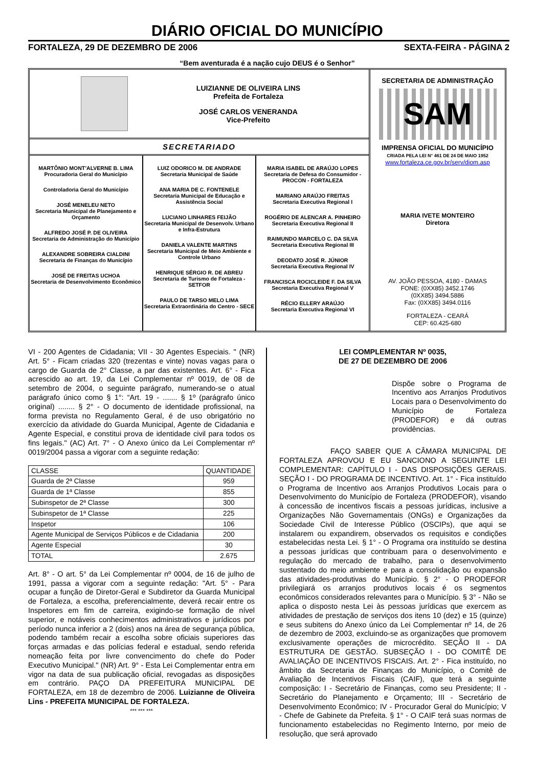DIÁRIO OFICIAL DO MUNICÍPIO
FORTALEZA, 29 DE DEZEMBRO DE 2006 SEXTA-FEIRA - PÁGINA 2
“Bem aventurada é a nação cujo DEUS é o Senhor”
LUIZIANNE DE OLIVEIRA LINS
Prefeita de Fortaleza
JOSÉ CARLOS VENERANDA
Vice-Prefeito
SECRETARIADO
MARTÔNIO MONT’ALVERNE B. LIMA
Procuradoria Geral do Município
Controladoria Geral do Município
JOSÉ MENELEU NETO
Secretaria Municipal de Planejamento e Orçamento
ALFREDO JOSÉ P. DE OLIVEIRA
Secretaria de Administração do Município
ALEXANDRE SOBREIRA CIALDINI
Secretaria de Finanças do Município
JOSÉ DE FREITAS UCHOA
Secretaria de Desenvolvimento Econômico
LUIZ ODORICO M. DE ANDRADE
Secretaria Municipal de Saúde
ANA MARIA DE C. FONTENELE
Secretaria Municipal de Educação e Assistência Social
LUCIANO LINHARES FEIJÃO
Secretaria Municipal de Desenvolv. Urbano e Infra-Estrutura
DANIELA VALENTE MARTINS
Secretaria Municipal de Meio Ambiente e Controle Urbano
HENRIQUE SÉRGIO R. DE ABREU
Secretaria de Turismo de Fortaleza - SETFOR
PAULO DE TARSO MELO LIMA
Secretaria Extraordinária do Centro - SECE
MARIA ISABEL DE ARAÚJO LOPES
Secretaria de Defesa do Consumidor - PROCON - FORTALEZA
MARIANO ARAÚJO FREITAS
Secretaria Executiva Regional I
ROGÉRIO DE ALENCAR A. PINHEIRO
Secretaria Executiva Regional II
RAIMUNDO MARCELO C. DA SILVA
Secretaria Executiva Regional III
DEODATO JOSÉ R. JÚNIOR
Secretaria Executiva Regional IV
FRANCISCA ROCICLEIDE F. DA SILVA
Secretaria Executiva Regional V
RÉCIO ELLERY ARAÚJO
Secretaria Executiva Regional VI
SECRETARIA DE ADMINISTRAÇÃO
SAM
IMPRENSA OFICIAL DO MUNICÍPIO
CRIADA PELA LEI N° 461 DE 24 DE MAIO 1952
www.fortaleza.ce.gov.br/serv/diom.asp
MARIA IVETE MONTEIRO
Diretora
AV. JOÃO PESSOA, 4180 - DAMAS
FONE: (0XX85) 3452.1746
(0XX85) 3494.5886
Fax: (0XX85) 3494.0116
FORTALEZA - CEARÁ
CEP: 60.425-680
VI - 200 Agentes de Cidadania; VII - 30 Agentes Especiais. " (NR) Art. 5° - Ficam criadas 320 (trezentas e vinte) novas vagas para o cargo de Guarda de 2° Classe, a par das existentes. Art. 6° - Fica acrescido ao art. 19, da Lei Complementar nº 0019, de 08 de setembro de 2004, o seguinte parágrafo, numerando-se o atual parágrafo único como § 1°: “Art. 19 - ....... § 1º (parágrafo único original) ........ § 2° - O documento de identidade profissional, na forma prevista no Regulamento Geral, é de uso obrigatório no exercício da atividade do Guarda Municipal, Agente de Cidadania e Agente Especial, e constitui prova de identidade civil para todos os fins legais." (AC) Art. 7° - O Anexo único da Lei Complementar nº 0019/2004 passa a vigorar com a seguinte redação:
| CLASSE | QUANTIDADE |
| --- | --- |
| Guarda de 2ª Classe | 959 |
| Guarda de 1ª Classe | 855 |
| Subinspetor de 2ª Classe | 300 |
| Subinspetor de 1ª Classe | 225 |
| Inspetor | 106 |
| Agente Municipal de Serviços Públicos e de Cidadania | 200 |
| Agente Especial | 30 |
| TOTAL | 2.675 |
Art. 8° - O art. 5° da Lei Complementar nº 0004, de 16 de julho de 1991, passa a vigorar com a seguinte redação: "Art. 5° - Para ocupar a função de Diretor-Geral e Subdiretor da Guarda Municipal de Fortaleza, a escolha, preferencialmente, deverá recair entre os Inspetores em fim de carreira, exigindo-se formação de nível superior, e notáveis conhecimentos administrativos e jurídicos por período nunca inferior a 2 (dois) anos na área de segurança pública, podendo também recair a escolha sobre oficiais superiores das forças armadas e das polícias federal e estadual, sendo referida nomeação feita por livre convencimento do chefe do Poder Executivo Municipal." (NR) Art. 9° - Esta Lei Complementar entra em vigor na data de sua publicação oficial, revogadas as disposições em contrário. PAÇO DA PREFEITURA MUNICIPAL DE FORTALEZA, em 18 de dezembro de 2006. Luizianne de Oliveira Lins - PREFEITA MUNICIPAL DE FORTALEZA.
*** *** ***
LEI COMPLEMENTAR Nº 0035,
DE 27 DE DEZEMBRO DE 2006
Dispõe sobre o Programa de Incentivo aos Arranjos Produtivos Locais para o Desenvolvimento do Município de Fortaleza (PRODEFOR) e dá outras providências.
FAÇO SABER QUE A CÂMARA MUNICIPAL DE FORTALEZA APROVOU E EU SANCIONO A SEGUINTE LEI COMPLEMENTAR: CAPÍTULO I - DAS DISPOSIÇÕES GERAIS. SEÇÃO I - DO PROGRAMA DE INCENTIVO. Art. 1° - Fica instituído o Programa de Incentivo aos Arranjos Produtivos Locais para o Desenvolvimento do Município de Fortaleza (PRODEFOR), visando à concessão de incentivos fiscais a pessoas jurídicas, inclusive a Organizações Não Governamentais (ONGs) e Organizações da Sociedade Civil de Interesse Público (OSCIPs), que aqui se instalarem ou expandirem, observados os requisitos e condições estabelecidas nesta Lei. § 1° - O Programa ora instituído se destina a pessoas jurídicas que contribuam para o desenvolvimento e regulação do mercado de trabalho, para o desenvolvimento sustentado do meio ambiente e para a consolidação ou expansão das atividades-produtivas do Município. § 2° - O PRODEFOR privilegiará os arranjos produtivos locais é os segmentos econômicos considerados relevantes para o Município. § 3° - Não se aplica o disposto nesta Lei às pessoas jurídicas que exercem as atividades de prestação de serviços dos itens 10 (dez) e 15 (quinze) e seus subitens do Anexo único da Lei Complementar nº 14, de 26 de dezembro de 2003, excluindo-se as organizações que promovem exclusivamente operações de microcrédito. SEÇÃO II - DA ESTRUTURA DE GESTÃO. SUBSEÇÃO I - DO COMITÊ DE AVALIAÇÃO DE INCENTIVOS FISCAIS. Art. 2° - Fica instituído, no âmbito da Secretaria de Finanças do Município, o Comitê de Avaliação de Incentivos Fiscais (CAIF), que terá a seguinte composição: I - Secretário de Finanças, como seu Presidente; II - Secretário do Planejamento e Orçamento; III - Secretário de Desenvolvimento Econômico; IV - Procurador Geral do Município; V - Chefe de Gabinete da Prefeita. § 1° - O CAIF terá suas normas de funcionamento estabelecidas no Regimento Interno, por meio de resolução, que será aprovado